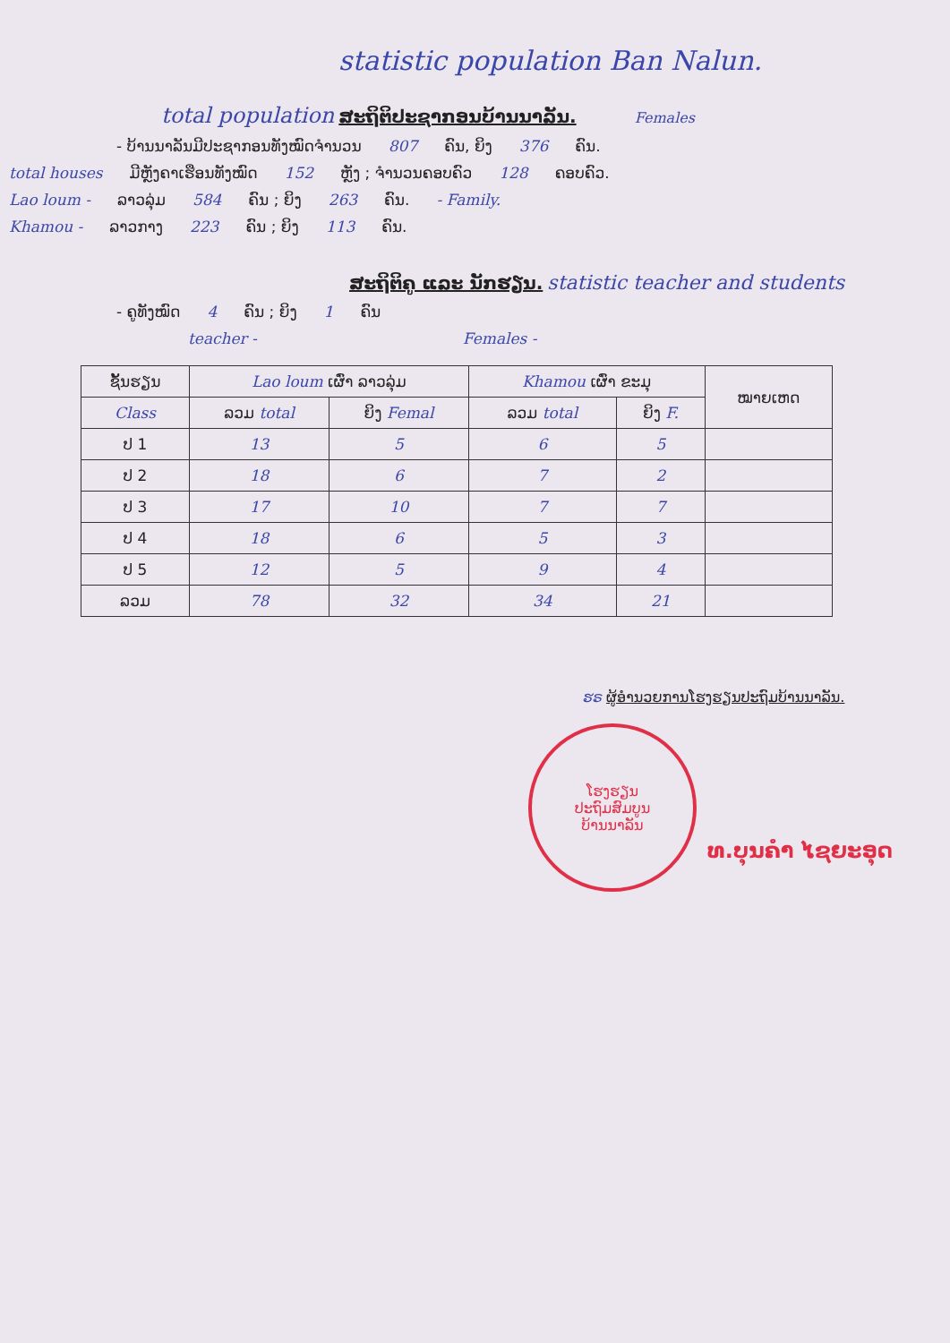statistic population Ban Nalun.
total population ສະຖິຕິປະຊາກອນບ້ານນາລັນ. Females
- ບ້ານນາລັນມີປະຊາກອນທັງໝົດຈຳນວນ 807 ຄົນ, ຍິງ 376 ຄົນ.
total houses ມີຫຼັງຄາເຮືອນທັງໝົດ 152 ຫຼັງ ; ຈຳນວນຄອບຄົວ 128 ຄອບຄົວ.
Lao loum - ລາວລຸ່ມ 584 ຄົນ ; ຍິງ 263 ຄົນ. - Family.
Khamou - ລາວກາງ 223 ຄົນ ; ຍິງ 113 ຄົນ.
ສະຖິຕິຄູ ແລະ ນັກຮຽນ. statistic teacher and students
- ຄູທັງໝົດ 4 ຄົນ ; ຍິງ 1 ຄົນ
teacher - Females -
| ຊັ້ນຮຽນ | Lao loum ເຜົ່າ ລາວລຸ່ມ | | Khamou ເຜົ່າ ຂະມຸ | | ໝາຍເຫດ |
| --- | --- | --- | --- | --- | --- |
| Class | ລວມ total | ຍິງ Femal | ລວມ total | ຍິງ F. | |
| ປ 1 | 13 | 5 | 6 | 5 | |
| ປ 2 | 18 | 6 | 7 | 2 | |
| ປ 3 | 17 | 10 | 7 | 7 | |
| ປ 4 | 18 | 6 | 5 | 3 | |
| ປ 5 | 12 | 5 | 9 | 4 | |
| ລວມ | 78 | 32 | 34 | 21 | |
ຮຣ ຜູ້ອຳນວຍການໂຮງຮຽນປະຖົມບ້ານນາລັນ.
ໂຮງຮຽນ
ປະຖົມສົມບູນ
ບ້ານນາລັນ
ທ.ບຸນຄຳ ໄຊຍະອຸດ